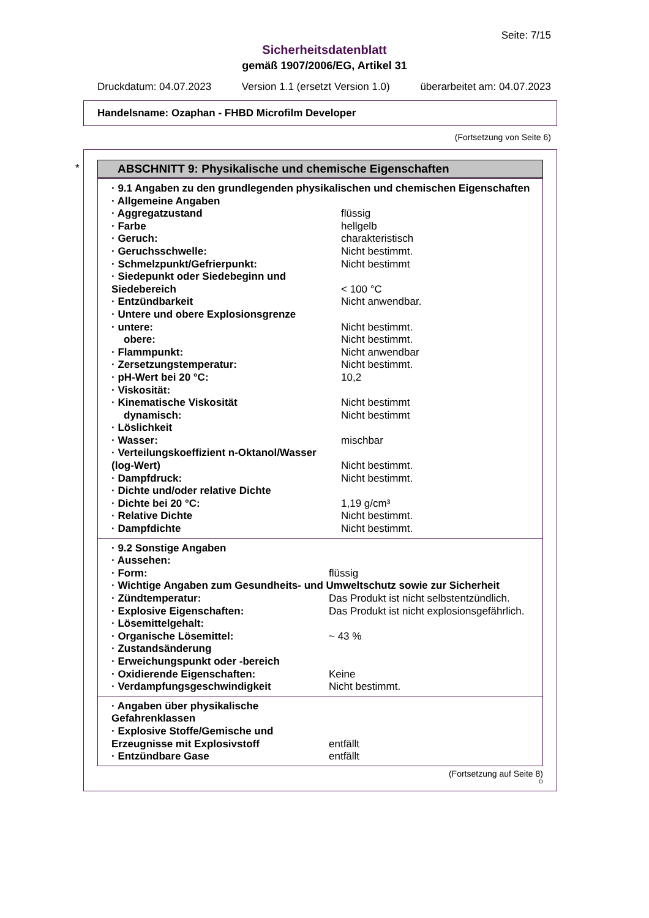Seite: 7/15
Sicherheitsdatenblatt
gemäß 1907/2006/EG, Artikel 31
Druckdatum: 04.07.2023 Version 1.1 (ersetzt Version 1.0) überarbeitet am: 04.07.2023
Handelsname: Ozaphan - FHBD Microfilm Developer
(Fortsetzung von Seite 6)
*
ABSCHNITT 9: Physikalische und chemische Eigenschaften
| · 9.1 Angaben zu den grundlegenden physikalischen und chemischen Eigenschaften | |
| · Allgemeine Angaben | |
| · Aggregatzustand | flüssig |
| · Farbe | hellgelb |
| · Geruch: | charakteristisch |
| · Geruchsschwelle: | Nicht bestimmt. |
| · Schmelzpunkt/Gefrierpunkt: | Nicht bestimmt |
| · Siedepunkt oder Siedebeginn und Siedebereich | < 100 °C |
| · Entzündbarkeit | Nicht anwendbar. |
| · Untere und obere Explosionsgrenze | |
| · untere: | Nicht bestimmt. |
| obere: | Nicht bestimmt. |
| · Flammpunkt: | Nicht anwendbar |
| · Zersetzungstemperatur: | Nicht bestimmt. |
| · pH-Wert bei 20 °C: | 10,2 |
| · Viskosität: | |
| · Kinematische Viskosität | Nicht bestimmt |
| dynamisch: | Nicht bestimmt |
| · Löslichkeit | |
| · Wasser: | mischbar |
| · Verteilungskoeffizient n-Oktanol/Wasser (log-Wert) | Nicht bestimmt. |
| · Dampfdruck: | Nicht bestimmt. |
| · Dichte und/oder relative Dichte | |
| · Dichte bei 20 °C: | 1,19 g/cm³ |
| · Relative Dichte | Nicht bestimmt. |
| · Dampfdichte | Nicht bestimmt. |
| · 9.2 Sonstige Angaben | |
| · Aussehen: | |
| · Form: | flüssig |
| · Wichtige Angaben zum Gesundheits- und Umweltschutz sowie zur Sicherheit | |
| · Zündtemperatur: | Das Produkt ist nicht selbstentzündlich. |
| · Explosive Eigenschaften: | Das Produkt ist nicht explosionsgefährlich. |
| · Lösemittelgehalt: | |
| · Organische Lösemittel: | ~ 43 % |
| · Zustandsänderung | |
| · Erweichungspunkt oder -bereich | |
| · Oxidierende Eigenschaften: | Keine |
| · Verdampfungsgeschwindigkeit | Nicht bestimmt. |
| · Angaben über physikalische Gefahrenklassen | |
| · Explosive Stoffe/Gemische und Erzeugnisse mit Explosivstoff | entfällt |
| · Entzündbare Gase | entfällt |
(Fortsetzung auf Seite 8)
D